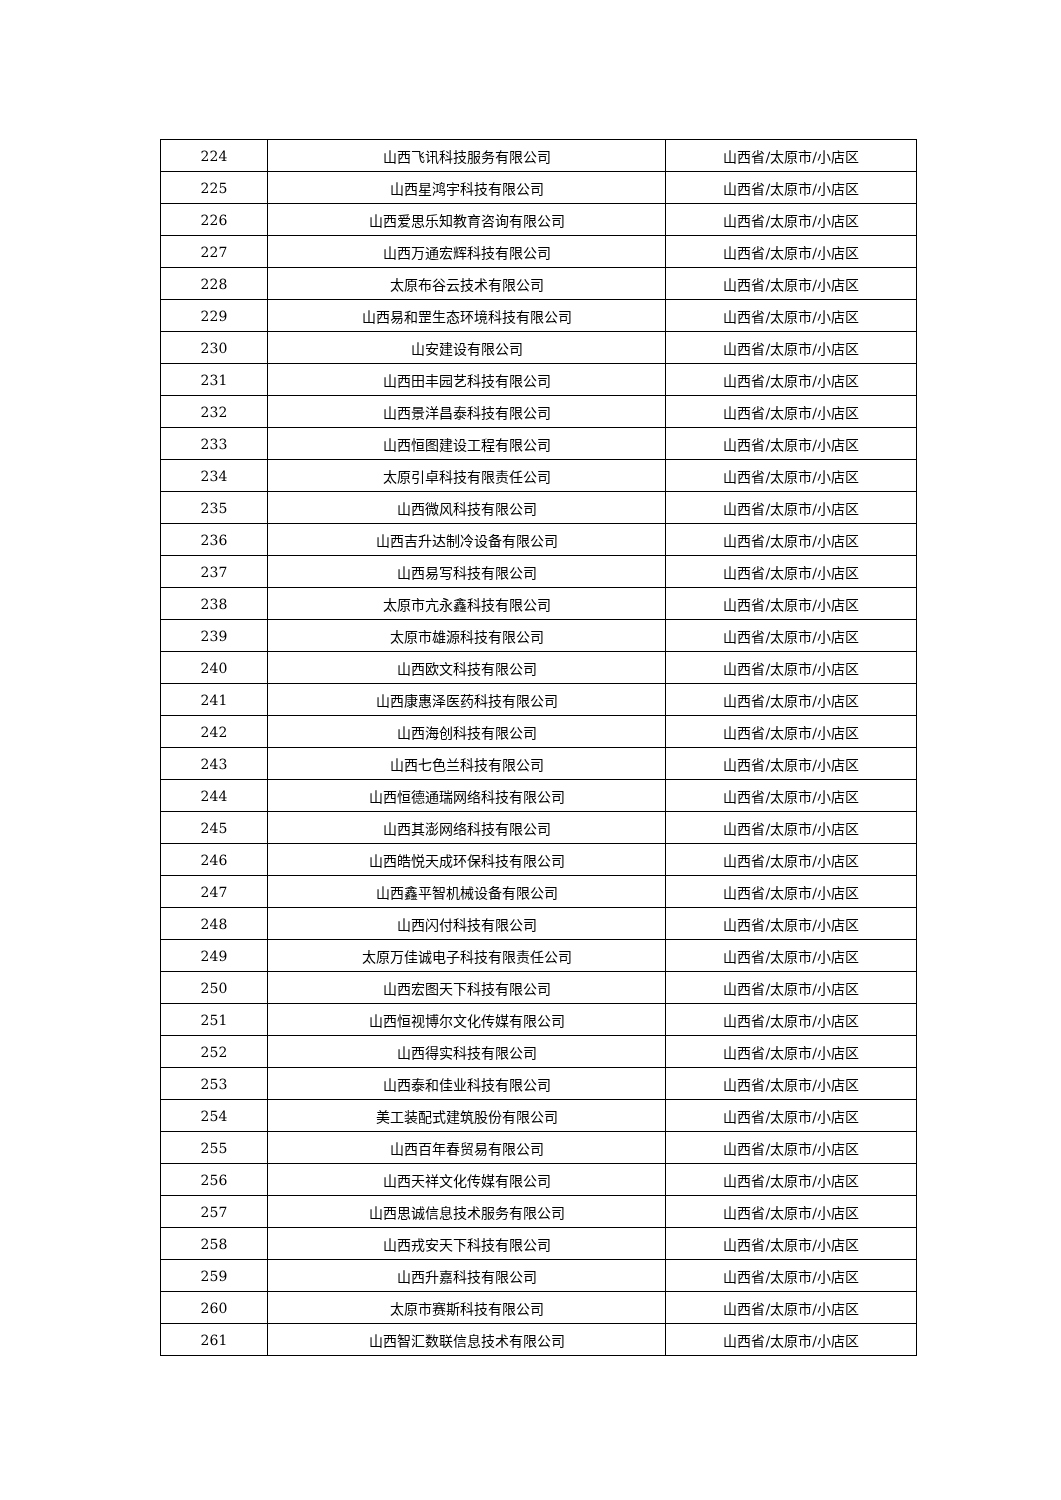| 224 | 山西飞讯科技服务有限公司 | 山西省/太原市/小店区 |
| 225 | 山西星鸿宇科技有限公司 | 山西省/太原市/小店区 |
| 226 | 山西爱思乐知教育咨询有限公司 | 山西省/太原市/小店区 |
| 227 | 山西万通宏辉科技有限公司 | 山西省/太原市/小店区 |
| 228 | 太原布谷云技术有限公司 | 山西省/太原市/小店区 |
| 229 | 山西易和罡生态环境科技有限公司 | 山西省/太原市/小店区 |
| 230 | 山安建设有限公司 | 山西省/太原市/小店区 |
| 231 | 山西田丰园艺科技有限公司 | 山西省/太原市/小店区 |
| 232 | 山西景洋昌泰科技有限公司 | 山西省/太原市/小店区 |
| 233 | 山西恒图建设工程有限公司 | 山西省/太原市/小店区 |
| 234 | 太原引卓科技有限责任公司 | 山西省/太原市/小店区 |
| 235 | 山西微风科技有限公司 | 山西省/太原市/小店区 |
| 236 | 山西吉升达制冷设备有限公司 | 山西省/太原市/小店区 |
| 237 | 山西易写科技有限公司 | 山西省/太原市/小店区 |
| 238 | 太原市亢永鑫科技有限公司 | 山西省/太原市/小店区 |
| 239 | 太原市雄源科技有限公司 | 山西省/太原市/小店区 |
| 240 | 山西欧文科技有限公司 | 山西省/太原市/小店区 |
| 241 | 山西康惠泽医药科技有限公司 | 山西省/太原市/小店区 |
| 242 | 山西海创科技有限公司 | 山西省/太原市/小店区 |
| 243 | 山西七色兰科技有限公司 | 山西省/太原市/小店区 |
| 244 | 山西恒德通瑞网络科技有限公司 | 山西省/太原市/小店区 |
| 245 | 山西其澎网络科技有限公司 | 山西省/太原市/小店区 |
| 246 | 山西皓悦天成环保科技有限公司 | 山西省/太原市/小店区 |
| 247 | 山西鑫平智机械设备有限公司 | 山西省/太原市/小店区 |
| 248 | 山西闪付科技有限公司 | 山西省/太原市/小店区 |
| 249 | 太原万佳诚电子科技有限责任公司 | 山西省/太原市/小店区 |
| 250 | 山西宏图天下科技有限公司 | 山西省/太原市/小店区 |
| 251 | 山西恒视博尔文化传媒有限公司 | 山西省/太原市/小店区 |
| 252 | 山西得实科技有限公司 | 山西省/太原市/小店区 |
| 253 | 山西泰和佳业科技有限公司 | 山西省/太原市/小店区 |
| 254 | 美工装配式建筑股份有限公司 | 山西省/太原市/小店区 |
| 255 | 山西百年春贸易有限公司 | 山西省/太原市/小店区 |
| 256 | 山西天祥文化传媒有限公司 | 山西省/太原市/小店区 |
| 257 | 山西思诚信息技术服务有限公司 | 山西省/太原市/小店区 |
| 258 | 山西戎安天下科技有限公司 | 山西省/太原市/小店区 |
| 259 | 山西升嘉科技有限公司 | 山西省/太原市/小店区 |
| 260 | 太原市赛斯科技有限公司 | 山西省/太原市/小店区 |
| 261 | 山西智汇数联信息技术有限公司 | 山西省/太原市/小店区 |